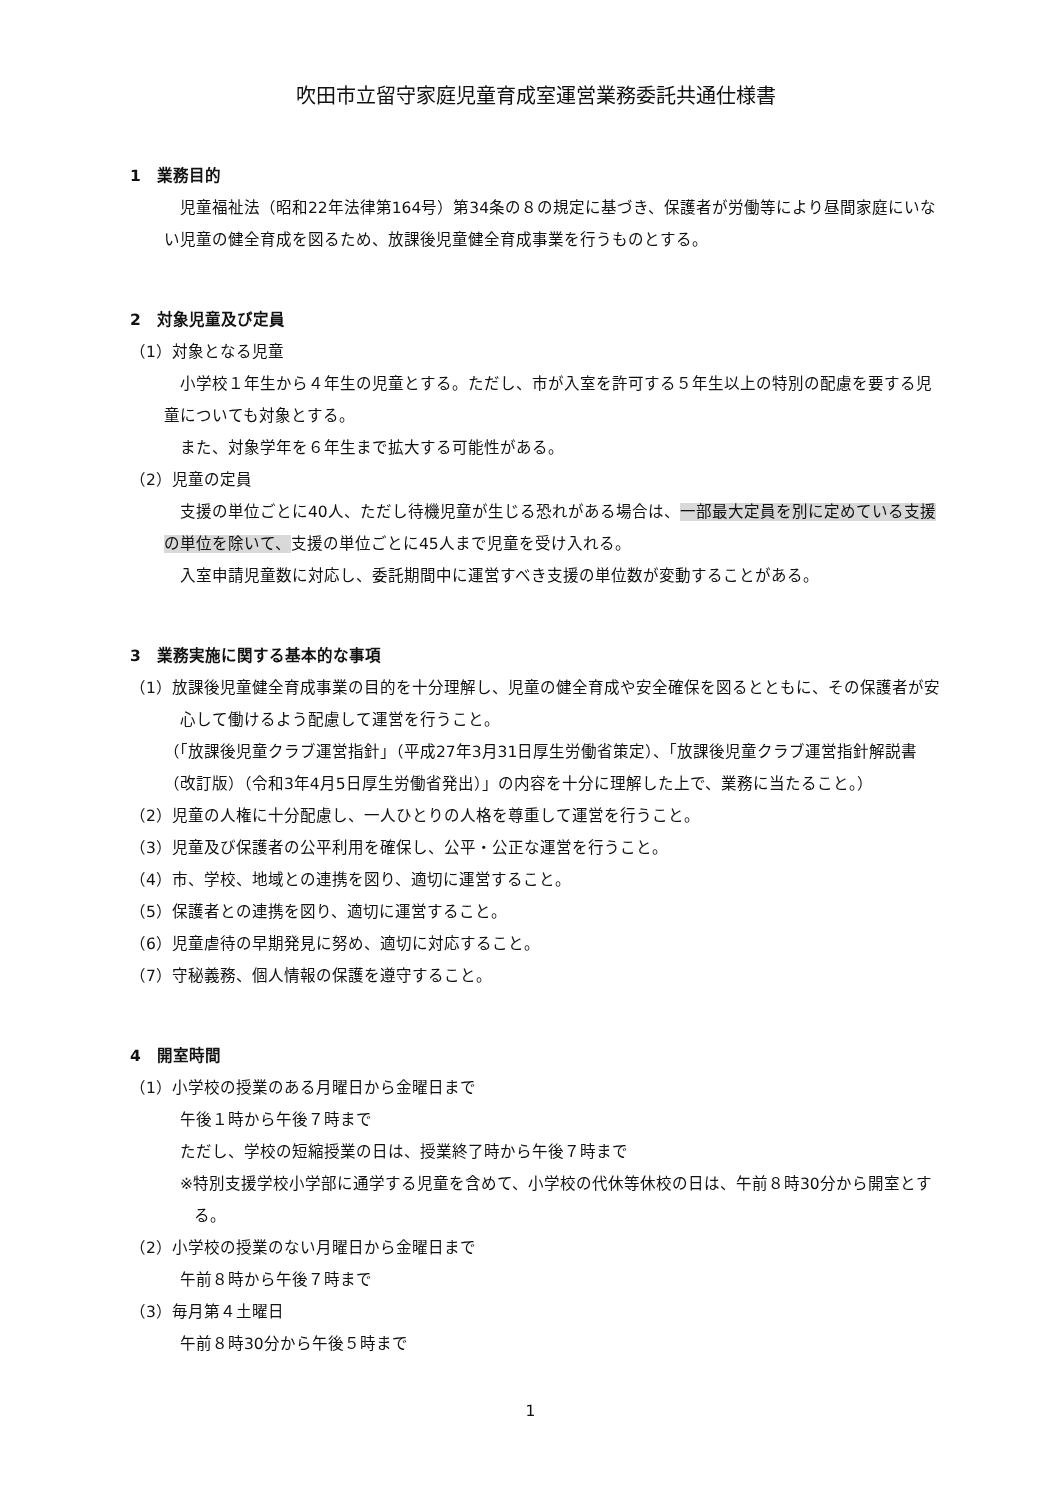吹田市立留守家庭児童育成室運営業務委託共通仕様書
1　業務目的
児童福祉法（昭和22年法律第164号）第34条の８の規定に基づき、保護者が労働等により昼間家庭にいない児童の健全育成を図るため、放課後児童健全育成事業を行うものとする。
2　対象児童及び定員
（1）対象となる児童
小学校１年生から４年生の児童とする。ただし、市が入室を許可する５年生以上の特別の配慮を要する児童についても対象とする。
また、対象学年を６年生まで拡大する可能性がある。
（2）児童の定員
支援の単位ごとに40人、ただし待機児童が生じる恐れがある場合は、一部最大定員を別に定めている支援の単位を除いて、支援の単位ごとに45人まで児童を受け入れる。
入室申請児童数に対応し、委託期間中に運営すべき支援の単位数が変動することがある。
3　業務実施に関する基本的な事項
（1）放課後児童健全育成事業の目的を十分理解し、児童の健全育成や安全確保を図るとともに、その保護者が安心して働けるよう配慮して運営を行うこと。
（「放課後児童クラブ運営指針」（平成27年3月31日厚生労働省策定）、「放課後児童クラブ運営指針解説書（改訂版）（令和3年4月5日厚生労働省発出）」の内容を十分に理解した上で、業務に当たること。）
（2）児童の人権に十分配慮し、一人ひとりの人格を尊重して運営を行うこと。
（3）児童及び保護者の公平利用を確保し、公平・公正な運営を行うこと。
（4）市、学校、地域との連携を図り、適切に運営すること。
（5）保護者との連携を図り、適切に運営すること。
（6）児童虐待の早期発見に努め、適切に対応すること。
（7）守秘義務、個人情報の保護を遵守すること。
4　開室時間
（1）小学校の授業のある月曜日から金曜日まで
午後１時から午後７時まで
ただし、学校の短縮授業の日は、授業終了時から午後７時まで
※特別支援学校小学部に通学する児童を含めて、小学校の代休等休校の日は、午前８時30分から開室とする。
（2）小学校の授業のない月曜日から金曜日まで
午前８時から午後７時まで
（3）毎月第４土曜日
午前８時30分から午後５時まで
1